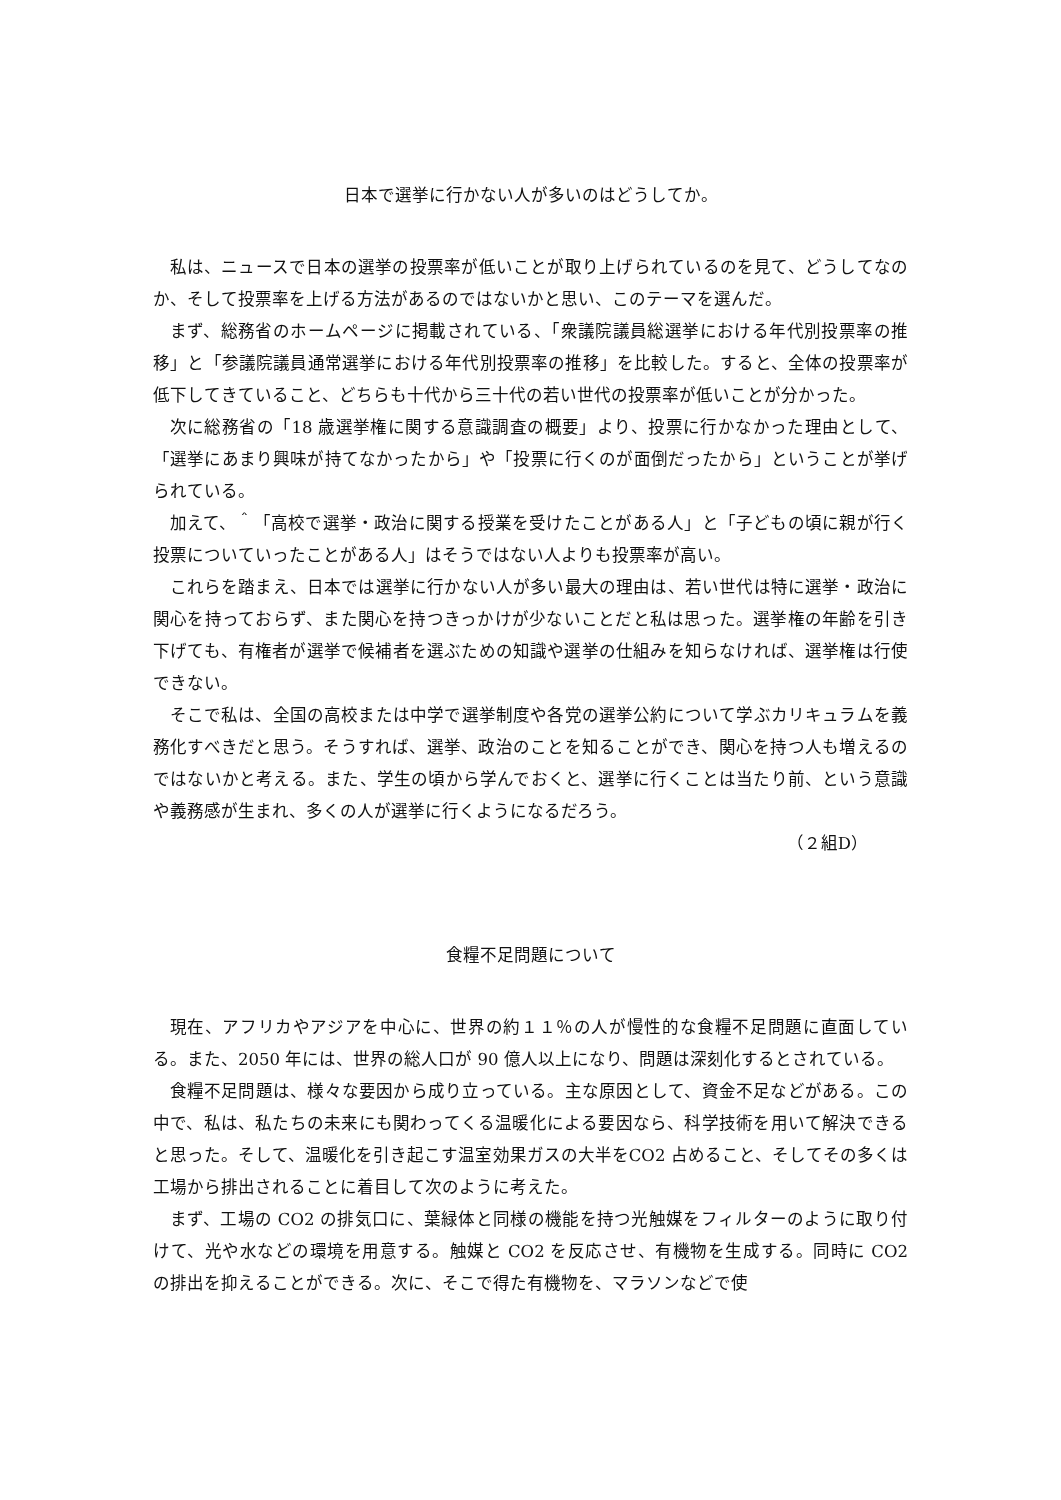日本で選挙に行かない人が多いのはどうしてか。
私は、ニュースで日本の選挙の投票率が低いことが取り上げられているのを見て、どうしてなのか、そして投票率を上げる方法があるのではないかと思い、このテーマを選んだ。
まず、総務省のホームページに掲載されている、「衆議院議員総選挙における年代別投票率の推移」と「参議院議員通常選挙における年代別投票率の推移」を比較した。すると、全体の投票率が低下してきていること、どちらも十代から三十代の若い世代の投票率が低いことが分かった。
次に総務省の「18 歳選挙権に関する意識調査の概要」より、投票に行かなかった理由として、「選挙にあまり興味が持てなかったから」や「投票に行くのが面倒だったから」ということが挙げられている。
加えて、＾「高校で選挙・政治に関する授業を受けたことがある人」と「子どもの頃に親が行く投票についていったことがある人」はそうではない人よりも投票率が高い。
これらを踏まえ、日本では選挙に行かない人が多い最大の理由は、若い世代は特に選挙・政治に関心を持っておらず、また関心を持つきっかけが少ないことだと私は思った。選挙権の年齢を引き下げても、有権者が選挙で候補者を選ぶための知識や選挙の仕組みを知らなければ、選挙権は行使できない。
そこで私は、全国の高校または中学で選挙制度や各党の選挙公約について学ぶカリキュラムを義務化すべきだと思う。そうすれば、選挙、政治のことを知ることができ、関心を持つ人も増えるのではないかと考える。また、学生の頃から学んでおくと、選挙に行くことは当たり前、という意識や義務感が生まれ、多くの人が選挙に行くようになるだろう。
（２組D）
食糧不足問題について
現在、アフリカやアジアを中心に、世界の約１１％の人が慢性的な食糧不足問題に直面している。また、2050 年には、世界の総人口が 90 億人以上になり、問題は深刻化するとされている。
食糧不足問題は、様々な要因から成り立っている。主な原因として、資金不足などがある。この中で、私は、私たちの未来にも関わってくる温暖化による要因なら、科学技術を用いて解決できると思った。そして、温暖化を引き起こす温室効果ガスの大半をCO2 占めること、そしてその多くは工場から排出されることに着目して次のように考えた。
まず、工場の CO2 の排気口に、葉緑体と同様の機能を持つ光触媒をフィルターのように取り付けて、光や水などの環境を用意する。触媒と CO2 を反応させ、有機物を生成する。同時に CO2 の排出を抑えることができる。次に、そこで得た有機物を、マラソンなどで使